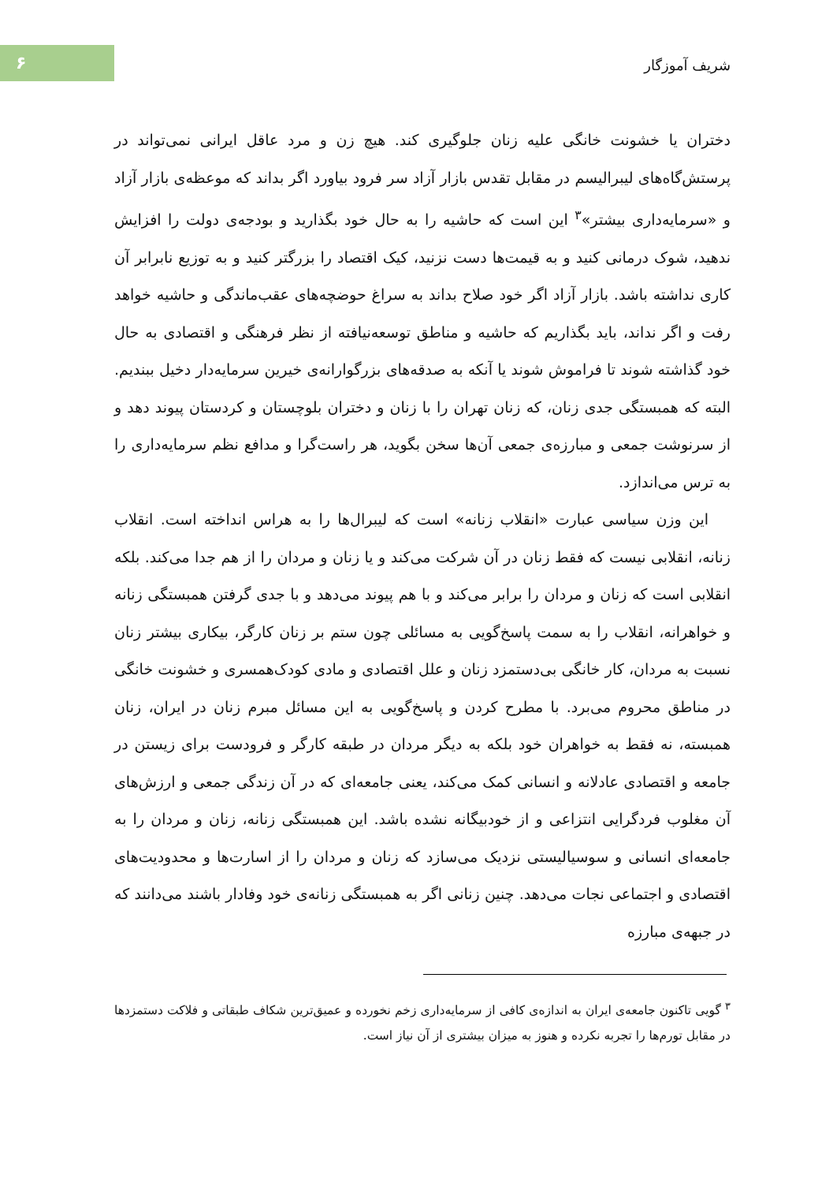۶
شریف آموزگار
دختران یا خشونت خانگی علیه زنان جلوگیری کند. هیچ زن و مرد عاقل ایرانی نمی‌تواند در پرستش‌گاه‌های لیبرالیسم در مقابل تقدس بازار آزاد سر فرود بیاورد اگر بداند که موعظه‌ی بازار آزاد و «سرمایه‌داری بیشتر»<sup>۳</sup> این است که حاشیه را به حال خود بگذارید و بودجه‌ی دولت را افزایش ندهید، شوک درمانی کنید و به قیمت‌ها دست نزنید، کیک اقتصاد را بزرگتر کنید و به توزیع نابرابر آن کاری نداشته باشد. بازار آزاد اگر خود صلاح بداند به سراغ حوضچه‌های عقب‌ماندگی و حاشیه خواهد رفت و اگر نداند، باید بگذاریم که حاشیه و مناطق توسعه‌نیافته از نظر فرهنگی و اقتصادی به حال خود گذاشته شوند تا فراموش شوند یا آنکه به صدقه‌های بزرگوارانه‌ی خیرین سرمایه‌دار دخیل ببندیم. البته که همبستگی جدی زنان، که زنان تهران را با زنان و دختران بلوچستان و کردستان پیوند دهد و از سرنوشت جمعی و مبارزه‌ی جمعی آن‌ها سخن بگوید، هر راست‌گرا و مدافع نظم سرمایه‌داری را به ترس می‌اندازد.
این وزن سیاسی عبارت «انقلاب زنانه» است که لیبرال‌ها را به هراس انداخته است. انقلاب زنانه، انقلابی نیست که فقط زنان در آن شرکت می‌کند و یا زنان و مردان را از هم جدا می‌کند. بلکه انقلابی است که زنان و مردان را برابر می‌کند و با هم پیوند می‌دهد و با جدی گرفتن همبستگی زنانه و خواهرانه، انقلاب را به سمت پاسخ‌گویی به مسائلی چون ستم بر زنان کارگر، بیکاری بیشتر زنان نسبت به مردان، کار خانگی بی‌دستمزد زنان و علل اقتصادی و مادی کودک‌همسری و خشونت خانگی در مناطق محروم می‌برد. با مطرح کردن و پاسخ‌گویی به این مسائل مبرم زنان در ایران، زنان همبسته، نه فقط به خواهران خود بلکه به دیگر مردان در طبقه کارگر و فرودست برای زیستن در جامعه و اقتصادی عادلانه و انسانی کمک می‌کند، یعنی جامعه‌ای که در آن زندگی جمعی و ارزش‌های آن مغلوب فردگرایی انتزاعی و از خودبیگانه نشده باشد. این همبستگی زنانه، زنان و مردان را به جامعه‌ای انسانی و سوسیالیستی نزدیک می‌سازد که زنان و مردان را از اسارت‌ها و محدودیت‌های اقتصادی و اجتماعی نجات می‌دهد. چنین زنانی اگر به همبستگی زنانه‌ی خود وفادار باشند می‌دانند که در جبهه‌ی مبارزه
<sup>۳</sup> گویی تاکنون جامعه‌ی ایران به اندازه‌ی کافی از سرمایه‌داری زخم نخورده و عمیق‌ترین شکاف طبقاتی و فلاکت دستمزدها در مقابل تورم‌ها را تجربه نکرده و هنوز به میزان بیشتری از آن نیاز است.